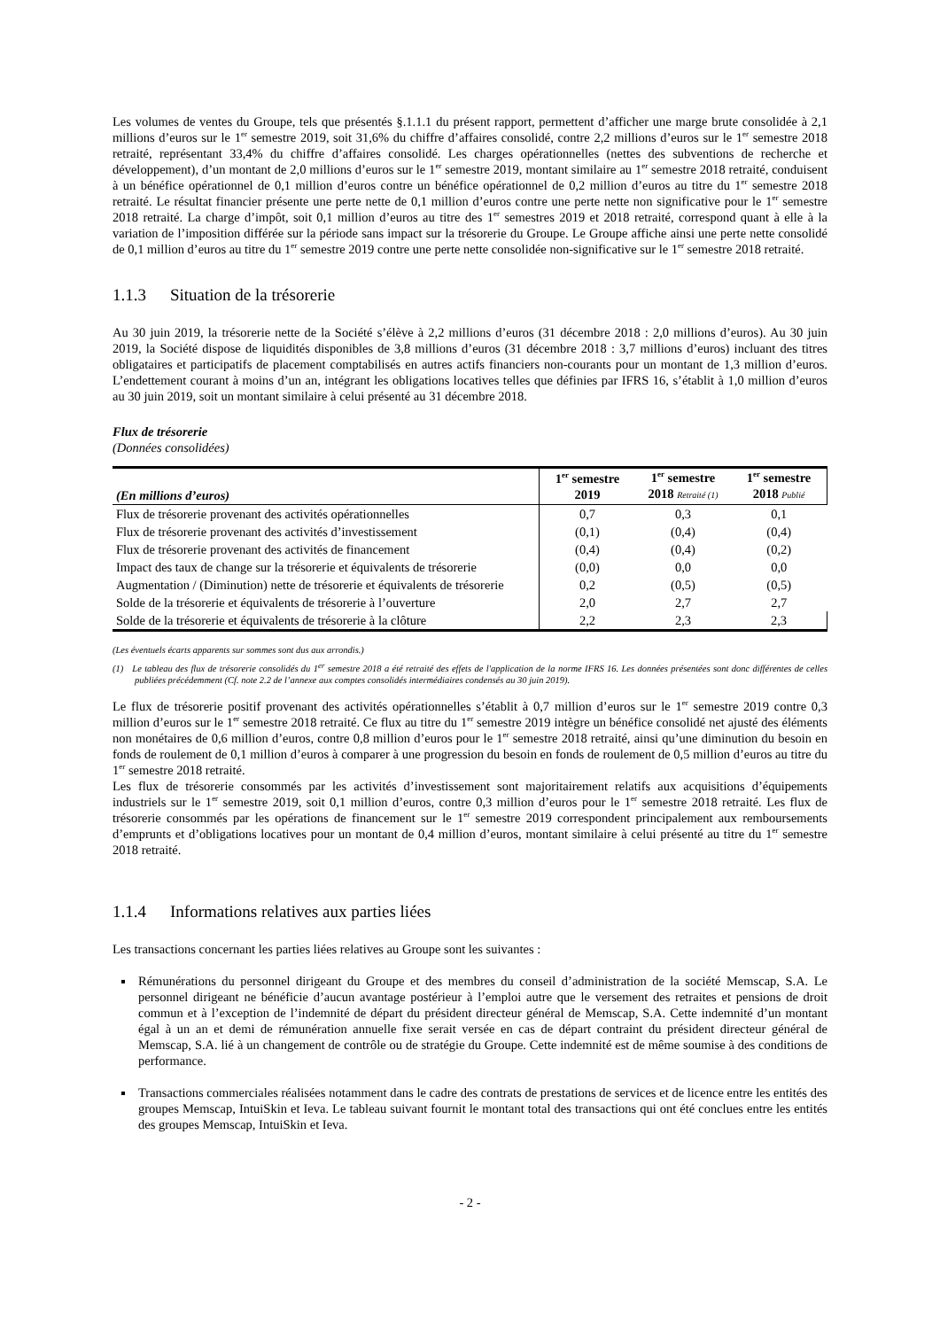Les volumes de ventes du Groupe, tels que présentés §.1.1.1 du présent rapport, permettent d’afficher une marge brute consolidée à 2,1 millions d’euros sur le 1<sup>er</sup> semestre 2019, soit 31,6% du chiffre d’affaires consolidé, contre 2,2 millions d’euros sur le 1<sup>er</sup> semestre 2018 retraité, représentant 33,4% du chiffre d’affaires consolidé. Les charges opérationnelles (nettes des subventions de recherche et développement), d’un montant de 2,0 millions d’euros sur le 1<sup>er</sup> semestre 2019, montant similaire au 1<sup>er</sup> semestre 2018 retraité, conduisent à un bénéfice opérationnel de 0,1 million d’euros contre un bénéfice opérationnel de 0,2 million d’euros au titre du 1<sup>er</sup> semestre 2018 retraité. Le résultat financier présente une perte nette de 0,1 million d’euros contre une perte nette non significative pour le 1<sup>er</sup> semestre 2018 retraité. La charge d’impôt, soit 0,1 million d’euros au titre des 1<sup>er</sup> semestres 2019 et 2018 retraité, correspond quant à elle à la variation de l’imposition différée sur la période sans impact sur la trésorerie du Groupe. Le Groupe affiche ainsi une perte nette consolidé de 0,1 million d’euros au titre du 1<sup>er</sup> semestre 2019 contre une perte nette consolidée non-significative sur le 1<sup>er</sup> semestre 2018 retraité.
1.1.3 Situation de la trésorerie
Au 30 juin 2019, la trésorerie nette de la Société s’élève à 2,2 millions d’euros (31 décembre 2018 : 2,0 millions d’euros). Au 30 juin 2019, la Société dispose de liquidités disponibles de 3,8 millions d’euros (31 décembre 2018 : 3,7 millions d’euros) incluant des titres obligataires et participatifs de placement comptabilisés en autres actifs financiers non-courants pour un montant de 1,3 million d’euros. L’endettement courant à moins d’un an, intégrant les obligations locatives telles que définies par IFRS 16, s’établit à 1,0 million d’euros au 30 juin 2019, soit un montant similaire à celui présenté au 31 décembre 2018.
Flux de trésorerie
(Données consolidées)
| (En millions d’euros) | 1<sup>er</sup> semestre 2019 | 1<sup>er</sup> semestre 2018 Retraité (1) | 1<sup>er</sup> semestre 2018 Publié |
| --- | --- | --- | --- |
| Flux de trésorerie provenant des activités opérationnelles | 0,7 | 0,3 | 0,1 |
| Flux de trésorerie provenant des activités d’investissement | (0,1) | (0,4) | (0,4) |
| Flux de trésorerie provenant des activités de financement | (0,4) | (0,4) | (0,2) |
| Impact des taux de change sur la trésorerie et équivalents de trésorerie | (0,0) | 0,0 | 0,0 |
| Augmentation / (Diminution) nette de trésorerie et équivalents de trésorerie | 0,2 | (0,5) | (0,5) |
| Solde de la trésorerie et équivalents de trésorerie à l’ouverture | 2,0 | 2,7 | 2,7 |
| Solde de la trésorerie et équivalents de trésorerie à la clôture | 2,2 | 2,3 | 2,3 |
(Les éventuels écarts apparents sur sommes sont dus aux arrondis.)
(1) Le tableau des flux de trésorerie consolidés du 1<sup>er</sup> semestre 2018 a été retraité des effets de l'application de la norme IFRS 16. Les données présentées sont donc différentes de celles publiées précédemment (Cf. note 2.2 de l’annexe aux comptes consolidés intermédiaires condensés au 30 juin 2019).
Le flux de trésorerie positif provenant des activités opérationnelles s’établit à 0,7 million d’euros sur le 1<sup>er</sup> semestre 2019 contre 0,3 million d’euros sur le 1<sup>er</sup> semestre 2018 retraité. Ce flux au titre du 1<sup>er</sup> semestre 2019 intègre un bénéfice consolidé net ajusté des éléments non monétaires de 0,6 million d’euros, contre 0,8 million d’euros pour le 1<sup>er</sup> semestre 2018 retraité, ainsi qu’une diminution du besoin en fonds de roulement de 0,1 million d’euros à comparer à une progression du besoin en fonds de roulement de 0,5 million d’euros au titre du 1<sup>er</sup> semestre 2018 retraité.
Les flux de trésorerie consommés par les activités d’investissement sont majoritairement relatifs aux acquisitions d’équipements industriels sur le 1<sup>er</sup> semestre 2019, soit 0,1 million d’euros, contre 0,3 million d’euros pour le 1<sup>er</sup> semestre 2018 retraité. Les flux de trésorerie consommés par les opérations de financement sur le 1<sup>er</sup> semestre 2019 correspondent principalement aux remboursements d’emprunts et d’obligations locatives pour un montant de 0,4 million d’euros, montant similaire à celui présenté au titre du 1<sup>er</sup> semestre 2018 retraité.
1.1.4 Informations relatives aux parties liées
Les transactions concernant les parties liées relatives au Groupe sont les suivantes :
Rémunérations du personnel dirigeant du Groupe et des membres du conseil d’administration de la société Memscap, S.A. Le personnel dirigeant ne bénéficie d’aucun avantage postérieur à l’emploi autre que le versement des retraites et pensions de droit commun et à l’exception de l’indemnité de départ du président directeur général de Memscap, S.A. Cette indemnité d’un montant égal à un an et demi de rémunération annuelle fixe serait versée en cas de départ contraint du président directeur général de Memscap, S.A. lié à un changement de contrôle ou de stratégie du Groupe. Cette indemnité est de même soumise à des conditions de performance.
Transactions commerciales réalisées notamment dans le cadre des contrats de prestations de services et de licence entre les entités des groupes Memscap, IntuiSkin et Ieva. Le tableau suivant fournit le montant total des transactions qui ont été conclues entre les entités des groupes Memscap, IntuiSkin et Ieva.
- 2 -